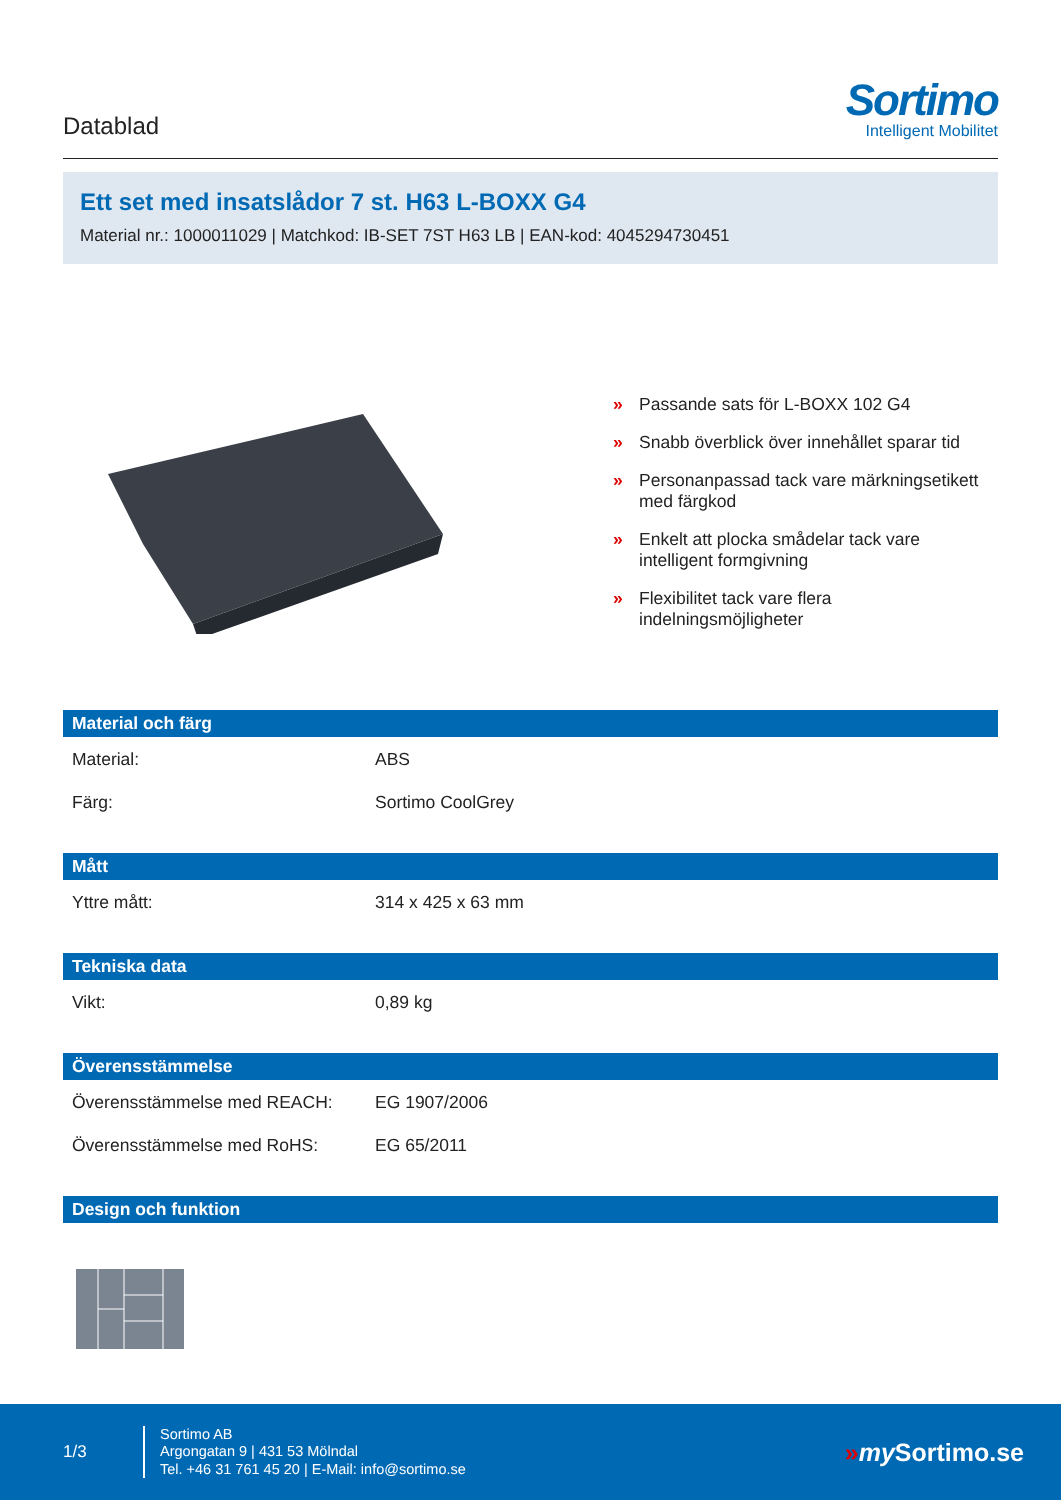Datablad
Sortimo
Intelligent Mobilitet
Ett set med insatslådor 7 st. H63 L-BOXX G4
Material nr.: 1000011029 | Matchkod: IB-SET 7ST H63 LB | EAN-kod: 4045294730451
» Passande sats för L-BOXX 102 G4
» Snabb överblick över innehållet sparar tid
» Personanpassad tack vare märkningsetikett med färgkod
» Enkelt att plocka smådelar tack vare intelligent formgivning
» Flexibilitet tack vare flera indelningsmöjligheter
Material och färg
| Material: | ABS |
| Färg: | Sortimo CoolGrey |
Mått
| Yttre mått: | 314 x 425 x 63 mm |
Tekniska data
| Vikt: | 0,89 kg |
Överensstämmelse
| Överensstämmelse med REACH: | EG 1907/2006 |
| Överensstämmelse med RoHS: | EG 65/2011 |
Design och funktion
1/3
Sortimo AB
Argongatan 9 | 431 53 Mölndal
Tel. +46 31 761 45 20 | E-Mail: info@sortimo.se
»my Sortimo.se